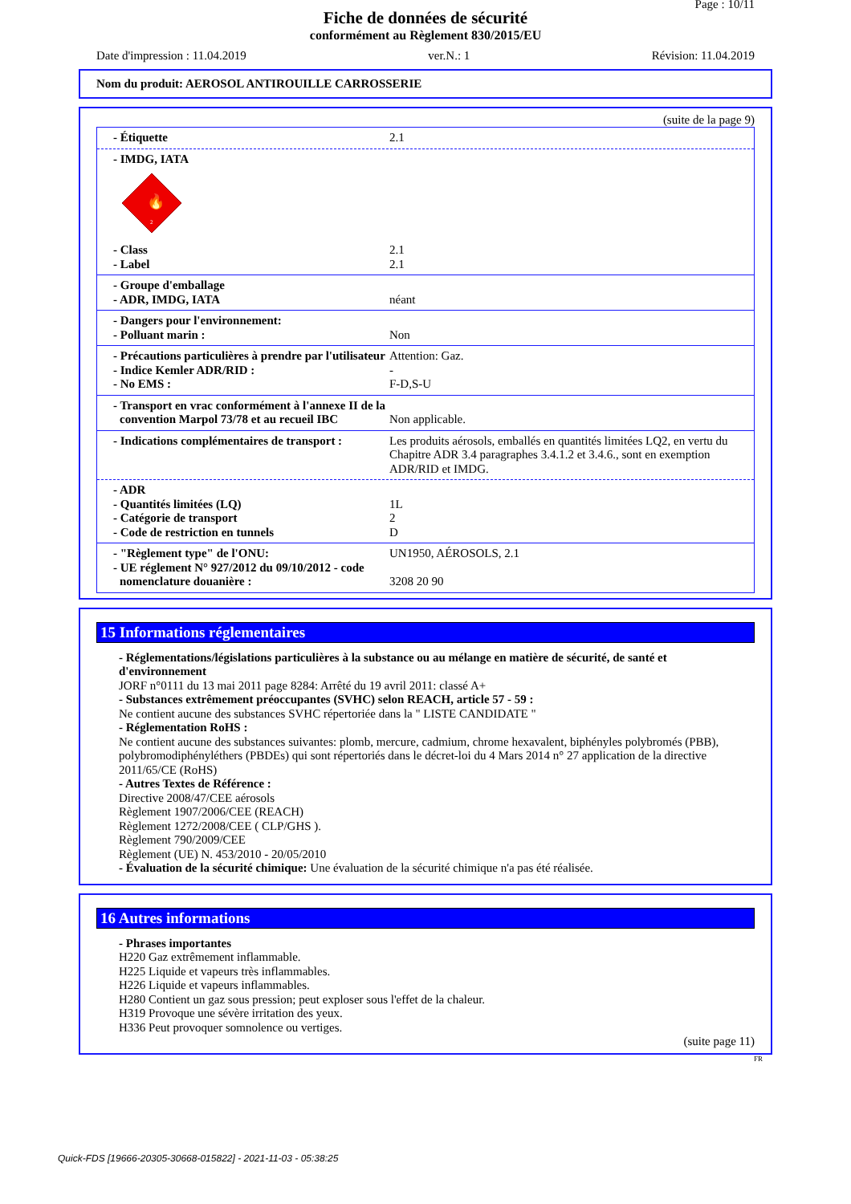Page : 10/11
Fiche de données de sécurité
conformément au Règlement 830/2015/EU
Date d'impression : 11.04.2019 ver.N.: 1 Révision: 11.04.2019
Nom du produit: AEROSOL ANTIROUILLE CARROSSERIE
(suite de la page 9)
- Étiquette 2.1
- IMDG, IATA
🔥
2
- Class 2.1
- Label 2.1
- Groupe d'emballage
- ADR, IMDG, IATA néant
- Dangers pour l'environnement:
- Polluant marin : Non
- Précautions particulières à prendre par l'utilisateur
Attention: Gaz.
- Indice Kemler ADR/RID : -
- No EMS : F-D,S-U
- Transport en vrac conformément à l'annexe II de la convention Marpol 73/78 et au recueil IBC
Non applicable.
- Indications complémentaires de transport :
Les produits aérosols, emballés en quantités limitées LQ2, en vertu du Chapitre ADR 3.4 paragraphes 3.4.1.2 et 3.4.6., sont en exemption ADR/RID et IMDG.
- ADR
- Quantités limitées (LQ) 1L
- Catégorie de transport 2
- Code de restriction en tunnels D
- "Règlement type" de l'ONU: UN1950, AÉROSOLS, 2.1
- UE réglement N° 927/2012 du 09/10/2012 - code nomenclature douanière :
3208 20 90
15 Informations réglementaires
- Réglementations/législations particulières à la substance ou au mélange en matière de sécurité, de santé et d'environnement
JORF n°0111 du 13 mai 2011 page 8284: Arrêté du 19 avril 2011: classé A+
- Substances extrêmement préoccupantes (SVHC) selon REACH, article 57 - 59 :
Ne contient aucune des substances SVHC répertoriée dans la " LISTE CANDIDATE "
- Réglementation RoHS :
Ne contient aucune des substances suivantes: plomb, mercure, cadmium, chrome hexavalent, biphényles polybromés (PBB), polybromodiphényléthers (PBDEs) qui sont répertoriés dans le décret-loi du 4 Mars 2014 n° 27 application de la directive 2011/65/CE (RoHS)
- Autres Textes de Référence :
Directive 2008/47/CEE aérosols
Règlement 1907/2006/CEE (REACH)
Règlement 1272/2008/CEE ( CLP/GHS ).
Règlement 790/2009/CEE
Règlement (UE) N. 453/2010 - 20/05/2010
- Évaluation de la sécurité chimique: Une évaluation de la sécurité chimique n'a pas été réalisée.
16 Autres informations
- Phrases importantes
H220 Gaz extrêmement inflammable.
H225 Liquide et vapeurs très inflammables.
H226 Liquide et vapeurs inflammables.
H280 Contient un gaz sous pression; peut exploser sous l'effet de la chaleur.
H319 Provoque une sévère irritation des yeux.
H336 Peut provoquer somnolence ou vertiges.
(suite page 11)
FR
Quick-FDS [19666-20305-30668-015822] - 2021-11-03 - 05:38:25